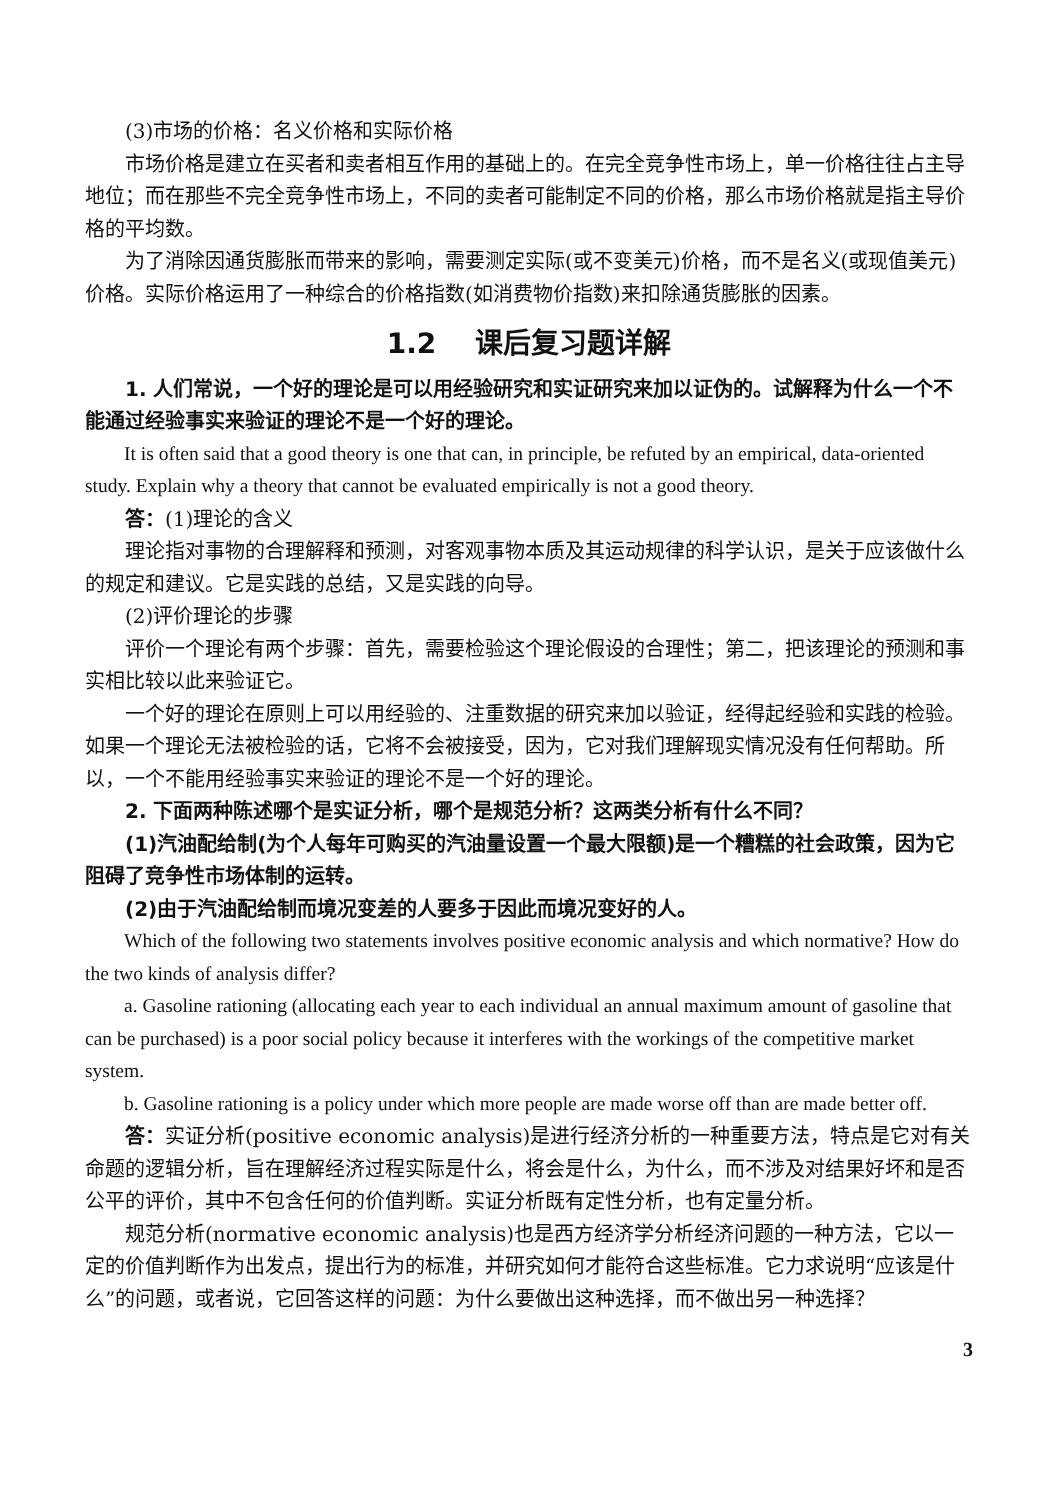(3)市场的价格：名义价格和实际价格
市场价格是建立在买者和卖者相互作用的基础上的。在完全竞争性市场上，单一价格往往占主导地位；而在那些不完全竞争性市场上，不同的卖者可能制定不同的价格，那么市场价格就是指主导价格的平均数。
为了消除因通货膨胀而带来的影响，需要测定实际(或不变美元)价格，而不是名义(或现值美元)价格。实际价格运用了一种综合的价格指数(如消费物价指数)来扣除通货膨胀的因素。
1.2 课后复习题详解
1. 人们常说，一个好的理论是可以用经验研究和实证研究来加以证伪的。试解释为什么一个不能通过经验事实来验证的理论不是一个好的理论。
It is often said that a good theory is one that can, in principle, be refuted by an empirical, data-oriented study. Explain why a theory that cannot be evaluated empirically is not a good theory.
答：(1)理论的含义
理论指对事物的合理解释和预测，对客观事物本质及其运动规律的科学认识，是关于应该做什么的规定和建议。它是实践的总结，又是实践的向导。
(2)评价理论的步骤
评价一个理论有两个步骤：首先，需要检验这个理论假设的合理性；第二，把该理论的预测和事实相比较以此来验证它。
一个好的理论在原则上可以用经验的、注重数据的研究来加以验证，经得起经验和实践的检验。如果一个理论无法被检验的话，它将不会被接受，因为，它对我们理解现实情况没有任何帮助。所以，一个不能用经验事实来验证的理论不是一个好的理论。
2. 下面两种陈述哪个是实证分析，哪个是规范分析？这两类分析有什么不同？
(1)汽油配给制(为个人每年可购买的汽油量设置一个最大限额)是一个糟糕的社会政策，因为它阻碍了竞争性市场体制的运转。
(2)由于汽油配给制而境况变差的人要多于因此而境况变好的人。
Which of the following two statements involves positive economic analysis and which normative? How do the two kinds of analysis differ?
a. Gasoline rationing (allocating each year to each individual an annual maximum amount of gasoline that can be purchased) is a poor social policy because it interferes with the workings of the competitive market system.
b. Gasoline rationing is a policy under which more people are made worse off than are made better off.
答：实证分析(positive economic analysis)是进行经济分析的一种重要方法，特点是它对有关命题的逻辑分析，旨在理解经济过程实际是什么，将会是什么，为什么，而不涉及对结果好坏和是否公平的评价，其中不包含任何的价值判断。实证分析既有定性分析，也有定量分析。
规范分析(normative economic analysis)也是西方经济学分析经济问题的一种方法，它以一定的价值判断作为出发点，提出行为的标准，并研究如何才能符合这些标准。它力求说明“应该是什么”的问题，或者说，它回答这样的问题：为什么要做出这种选择，而不做出另一种选择？
3